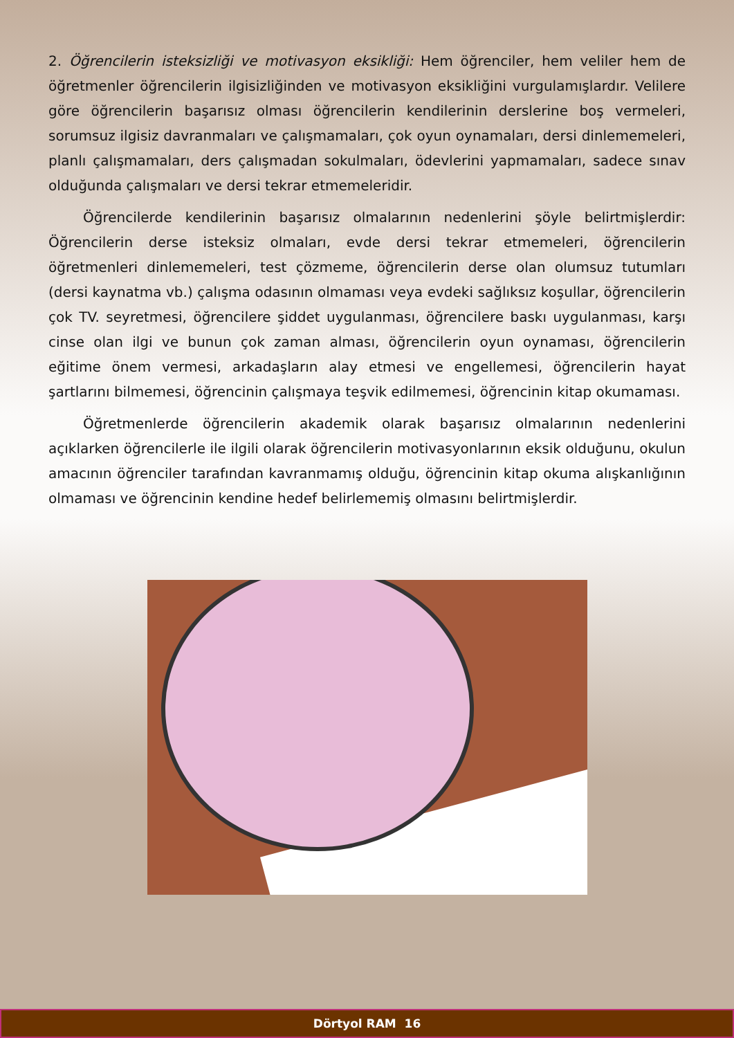2. Öğrencilerin isteksizliği ve motivasyon eksikliği: Hem öğrenciler, hem veliler hem de öğretmenler öğrencilerin ilgisizliğinden ve motivasyon eksikliğini vurgulamışlardır. Velilere göre öğrencilerin başarısız olması öğrencilerin kendilerinin derslerine boş vermeleri, sorumsuz ilgisiz davranmaları ve çalışmamaları, çok oyun oynamaları, dersi dinlememeleri, planlı çalışmamaları, ders çalışmadan sokulmaları, ödevlerini yapmamaları, sadece sınav olduğunda çalışmaları ve dersi tekrar etmemeleridir.
Öğrencilerde kendilerinin başarısız olmalarının nedenlerini şöyle belirtmişlerdir: Öğrencilerin derse isteksiz olmaları, evde dersi tekrar etmemeleri, öğrencilerin öğretmenleri dinlememeleri, test çözmeme, öğrencilerin derse olan olumsuz tutumları (dersi kaynatma vb.) çalışma odasının olmaması veya evdeki sağlıksız koşullar, öğrencilerin çok TV. seyretmesi, öğrencilere şiddet uygulanması, öğrencilere baskı uygulanması, karşı cinse olan ilgi ve bunun çok zaman alması, öğrencilerin oyun oynaması, öğrencilerin eğitime önem vermesi, arkadaşların alay etmesi ve engellemesi, öğrencilerin hayat şartlarını bilmemesi, öğrencinin çalışmaya teşvik edilmemesi, öğrencinin kitap okumaması.
Öğretmenlerde öğrencilerin akademik olarak başarısız olmalarının nedenlerini açıklarken öğrencilerle ile ilgili olarak öğrencilerin motivasyonlarının eksik olduğunu, okulun amacının öğrenciler tarafından kavranmamış olduğu, öğrencinin kitap okuma alışkanlığının olmaması ve öğrencinin kendine hedef belirlememiş olmasını belirtmişlerdir.
Dörtyol RAM 16